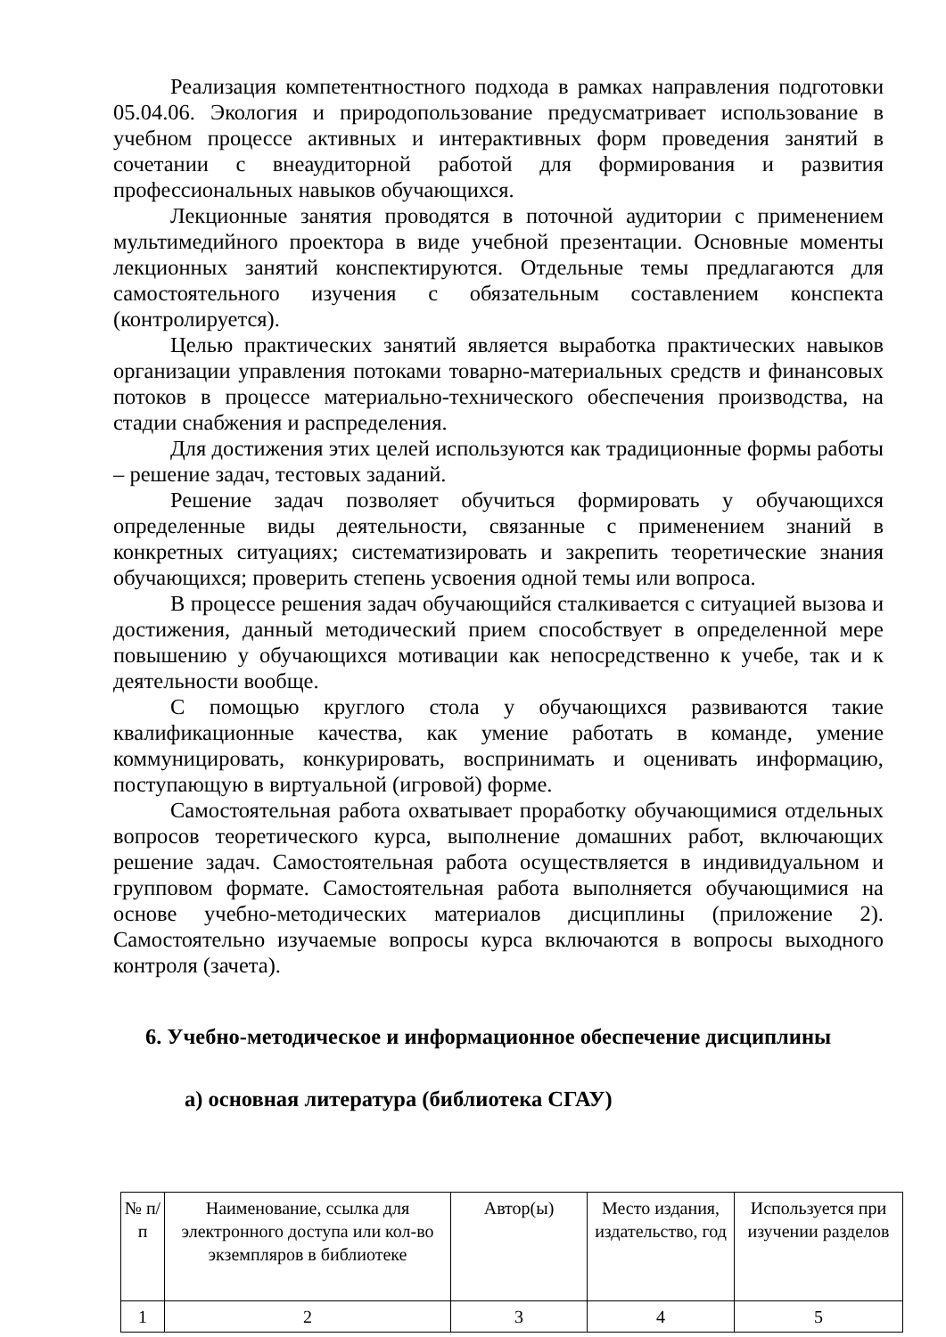Реализация компетентностного подхода в рамках направления подготовки 05.04.06. Экология и природопользование предусматривает использование в учебном процессе активных и интерактивных форм проведения занятий в сочетании с внеаудиторной работой для формирования и развития профессиональных навыков обучающихся.
Лекционные занятия проводятся в поточной аудитории с применением мультимедийного проектора в виде учебной презентации. Основные моменты лекционных занятий конспектируются. Отдельные темы предлагаются для самостоятельного изучения с обязательным составлением конспекта (контролируется).
Целью практических занятий является выработка практических навыков организации управления потоками товарно-материальных средств и финансовых потоков в процессе материально-технического обеспечения производства, на стадии снабжения и распределения.
Для достижения этих целей используются как традиционные формы работы – решение задач, тестовых заданий.
Решение задач позволяет обучиться формировать у обучающихся определенные виды деятельности, связанные с применением знаний в конкретных ситуациях; систематизировать и закрепить теоретические знания обучающихся; проверить степень усвоения одной темы или вопроса.
В процессе решения задач обучающийся сталкивается с ситуацией вызова и достижения, данный методический прием способствует в определенной мере повышению у обучающихся мотивации как непосредственно к учебе, так и к деятельности вообще.
С помощью круглого стола у обучающихся развиваются такие квалификационные качества, как умение работать в команде, умение коммуницировать, конкурировать, воспринимать и оценивать информацию, поступающую в виртуальной (игровой) форме.
Самостоятельная работа охватывает проработку обучающимися отдельных вопросов теоретического курса, выполнение домашних работ, включающих решение задач. Самостоятельная работа осуществляется в индивидуальном и групповом формате. Самостоятельная работа выполняется обучающимися на основе учебно-методических материалов дисциплины (приложение 2). Самостоятельно изучаемые вопросы курса включаются в вопросы выходного контроля (зачета).
6. Учебно-методическое и информационное обеспечение дисциплины
а) основная литература (библиотека СГАУ)
| № п/п | Наименование, ссылка для электронного доступа или кол-во экземпляров в библиотеке | Автор(ы) | Место издания, издательство, год | Используется при изучении разделов |
| 1 | 2 | 3 | 4 | 5 |